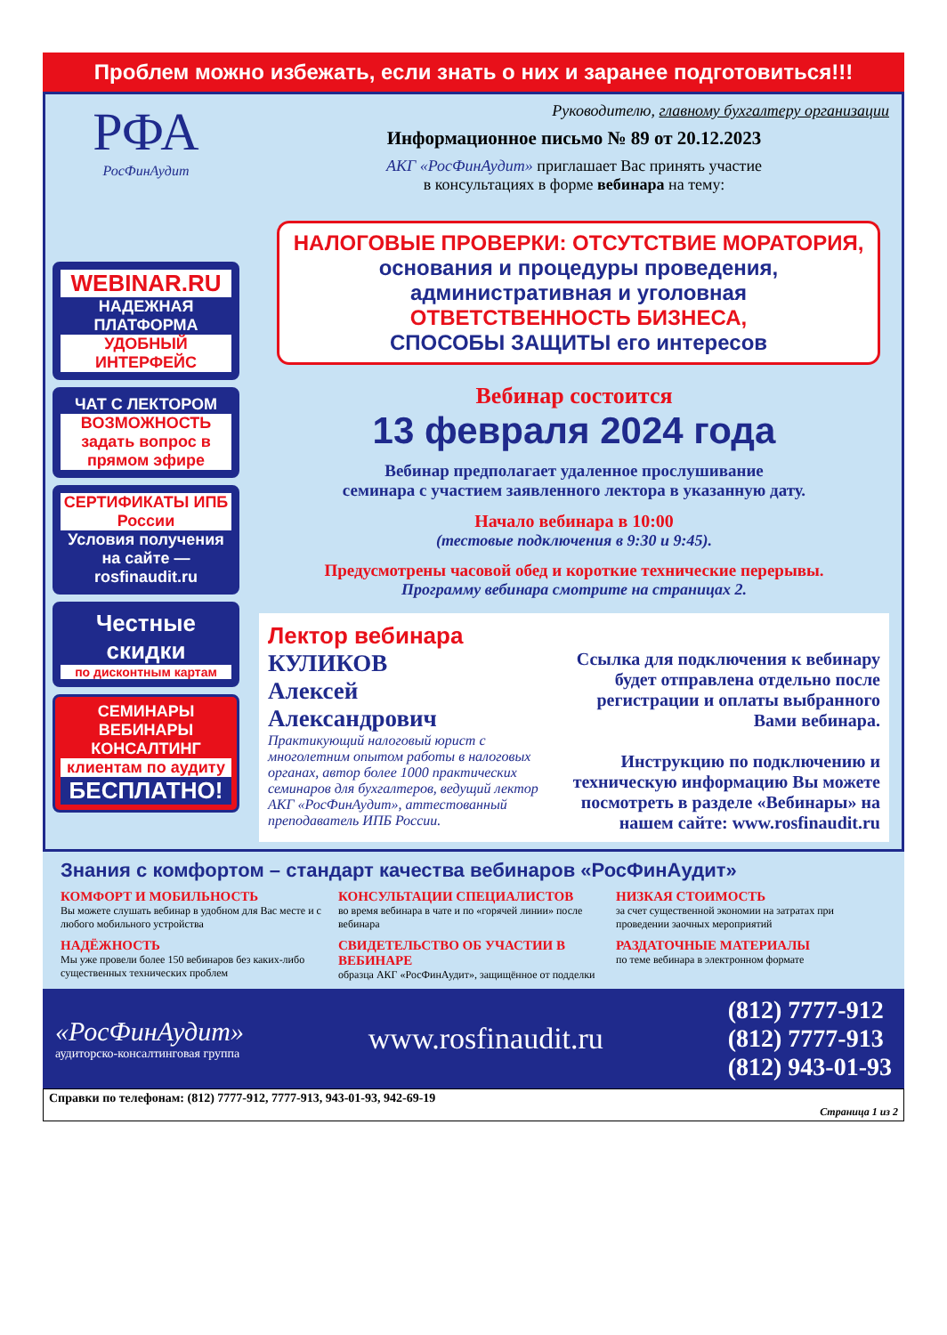Проблем можно избежать, если знать о них и заранее подготовиться!!!
РФА
РосФинАудит
WEBINAR.RU
НАДЕЖНАЯ ПЛАТФОРМА
УДОБНЫЙ ИНТЕРФЕЙС
ЧАТ С ЛЕКТОРОМ
ВОЗМОЖНОСТЬ задать вопрос в прямом эфире
СЕРТИФИКАТЫ ИПБ России
Условия получения на сайте — rosfinaudit.ru
Честные скидки
по дисконтным картам
СЕМИНАРЫ ВЕБИНАРЫ КОНСАЛТИНГ
клиентам по аудиту
БЕСПЛАТНО!
Руководителю, главному бухгалтеру организации
Информационное письмо № 89 от 20.12.2023
АКГ «РосФинАудит» приглашает Вас принять участие
в консультациях в форме вебинара на тему:
НАЛОГОВЫЕ ПРОВЕРКИ: ОТСУТСТВИЕ МОРАТОРИЯ,
основания и процедуры проведения,
административная и уголовная
ОТВЕТСТВЕННОСТЬ БИЗНЕСА,
СПОСОБЫ ЗАЩИТЫ его интересов
Вебинар состоится
13 февраля 2024 года
Вебинар предполагает удаленное прослушивание
семинара с участием заявленного лектора в указанную дату.
Начало вебинара в 10:00
(тестовые подключения в 9:30 и 9:45).
Предусмотрены часовой обед и короткие технические перерывы.
Программу вебинара смотрите на страницах 2.
Лектор вебинара
КУЛИКОВ
Алексей
Александрович
Практикующий налоговый юрист с многолетним опытом работы в налоговых органах, автор более 1000 практических семинаров для бухгалтеров, ведущий лектор АКГ «РосФинАудит», аттестованный преподаватель ИПБ России.
Ссылка для подключения к вебинару будет отправлена отдельно после регистрации и оплаты выбранного Вами вебинара.
Инструкцию по подключению и техническую информацию Вы можете посмотреть в разделе «Вебинары» на нашем сайте: www.rosfinaudit.ru
Знания с комфортом – стандарт качества вебинаров «РосФинАудит»
КОМФОРТ И МОБИЛЬНОСТЬ
Вы можете слушать вебинар в удобном для Вас месте и с любого мобильного устройства
КОНСУЛЬТАЦИИ СПЕЦИАЛИСТОВ
во время вебинара в чате и по «горячей линии» после вебинара
НИЗКАЯ СТОИМОСТЬ
за счет существенной экономии на затратах при проведении заочных мероприятий
НАДЁЖНОСТЬ
Мы уже провели более 150 вебинаров без каких-либо существенных технических проблем
СВИДЕТЕЛЬСТВО ОБ УЧАСТИИ В ВЕБИНАРЕ
образца АКГ «РосФинАудит», защищённое от подделки
РАЗДАТОЧНЫЕ МАТЕРИАЛЫ
по теме вебинара в электронном формате
«РосФинАудит»
аудиторско-консалтинговая группа
www.rosfinaudit.ru
(812) 7777-912
(812) 7777-913
(812) 943-01-93
Справки по телефонам: (812) 7777-912, 7777-913, 943-01-93, 942-69-19
Страница 1 из 2